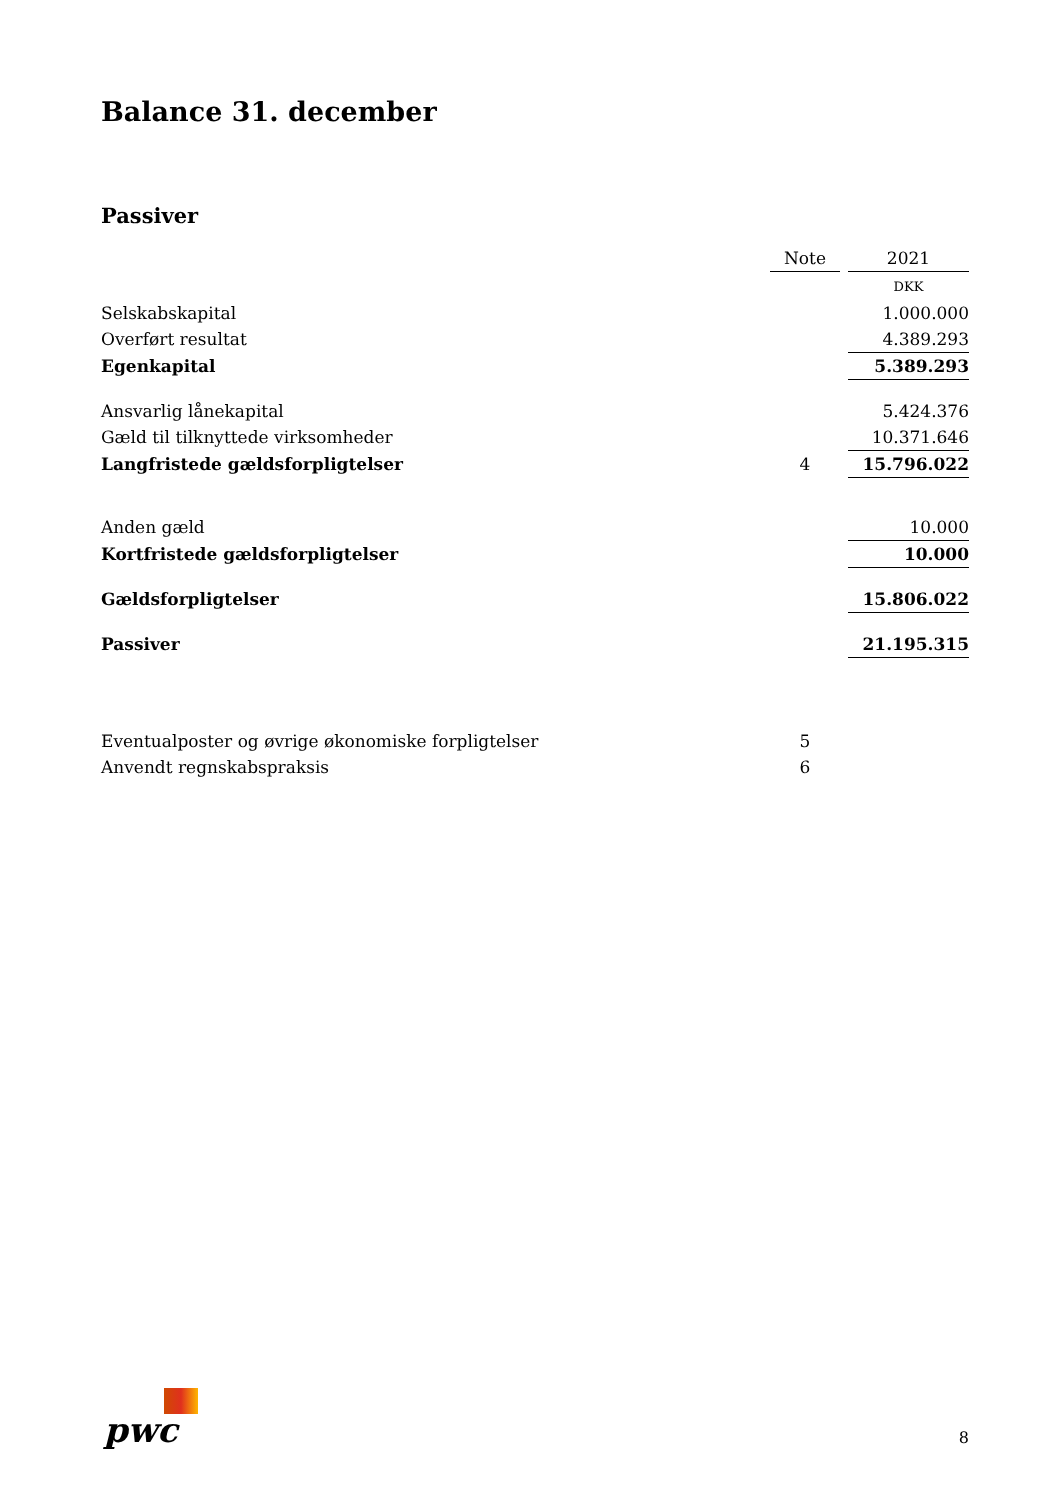Balance 31. december
Passiver
| | Note | | 2021 |
| | | | DKK |
| Selskabskapital | | | 1.000.000 |
| Overført resultat | | | 4.389.293 |
| Egenkapital | | | 5.389.293 |
| Ansvarlig lånekapital | | | 5.424.376 |
| Gæld til tilknyttede virksomheder | | | 10.371.646 |
| Langfristede gældsforpligtelser | 4 | | 15.796.022 |
| Anden gæld | | | 10.000 |
| Kortfristede gældsforpligtelser | | | 10.000 |
| Gældsforpligtelser | | | 15.806.022 |
| Passiver | | | 21.195.315 |
| Eventualposter og øvrige økonomiske forpligtelser | 5 | | |
| Anvendt regnskabspraksis | 6 | | |
pwc 8